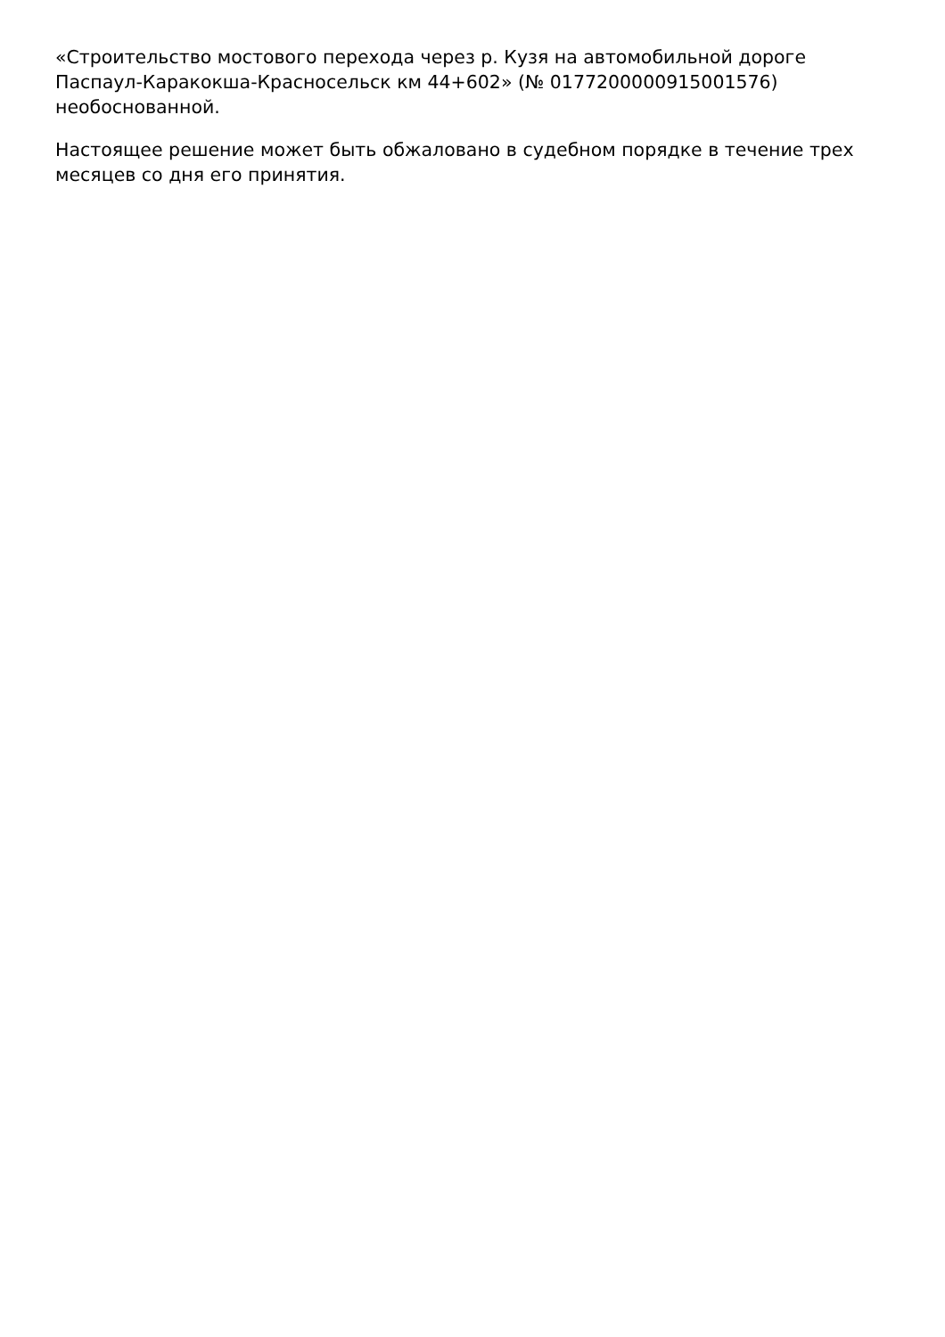«Строительство мостового перехода через р. Кузя на автомобильной дороге Паспаул-Каракокша-Красносельск км 44+602» (№ 0177200000915001576) необоснованной.
Настоящее решение может быть обжаловано в судебном порядке в течение трех месяцев со дня его принятия.